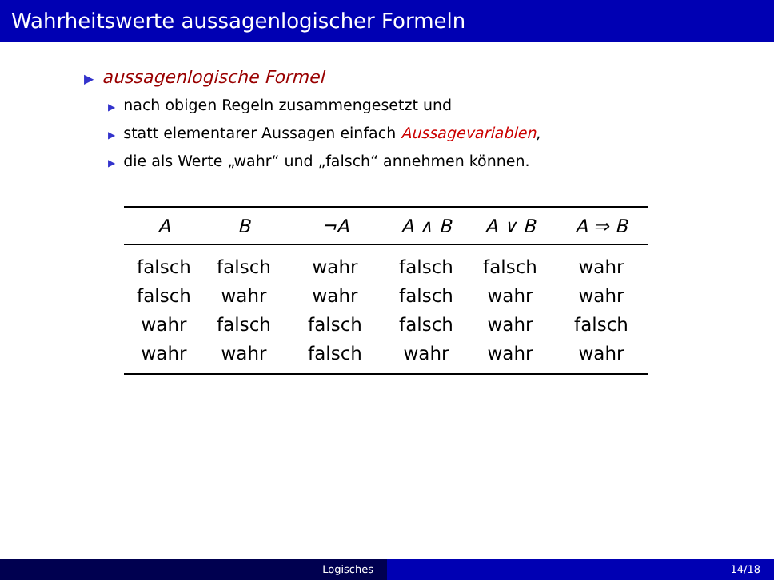Wahrheitswerte aussagenlogischer Formeln
▶ aussagenlogische Formel
▶ nach obigen Regeln zusammengesetzt und
▶ statt elementarer Aussagen einfach Aussagevariablen,
▶ die als Werte „wahr“ und „falsch“ annehmen können.
| A | B | ¬A | A ∧ B | A ∨ B | A ⇒ B |
| --- | --- | --- | --- | --- | --- |
| falsch | falsch | wahr | falsch | falsch | wahr |
| falsch | wahr | wahr | falsch | wahr | wahr |
| wahr | falsch | falsch | falsch | wahr | falsch |
| wahr | wahr | falsch | wahr | wahr | wahr |
Logisches 14/18